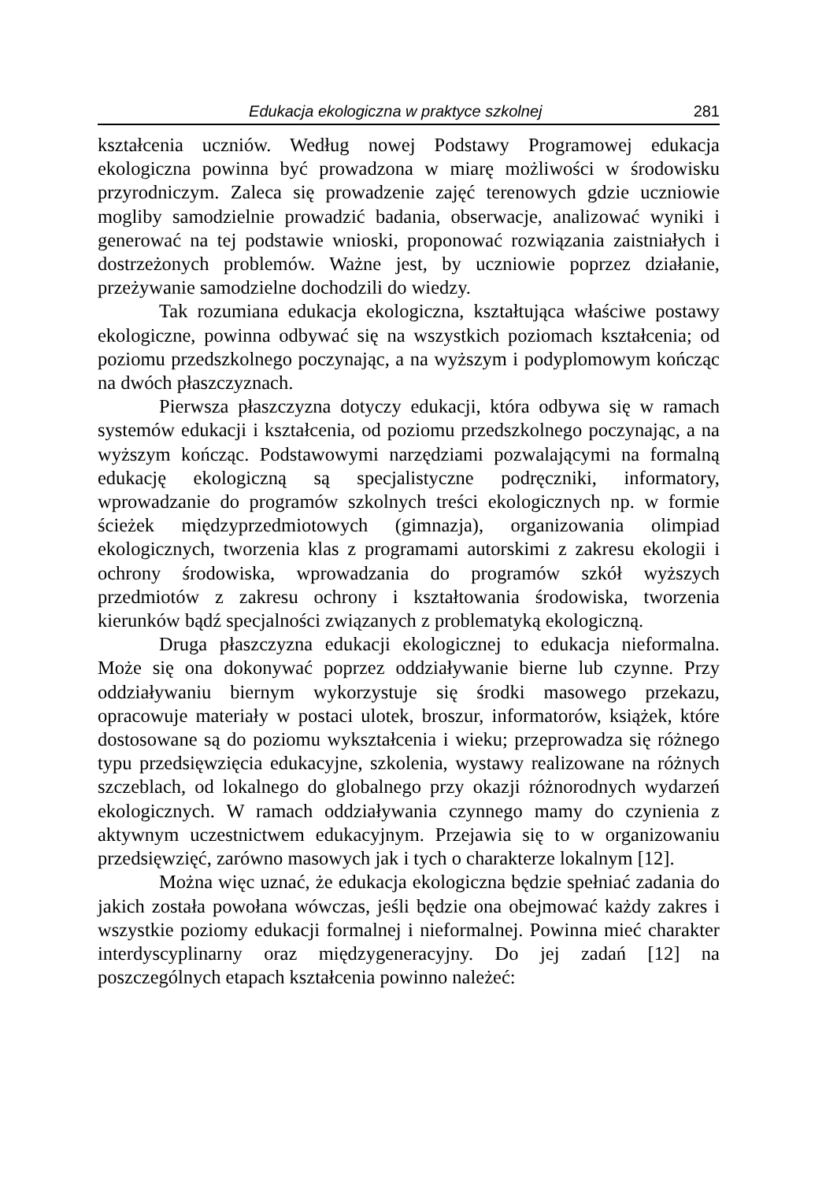Edukacja ekologiczna w praktyce szkolnej 281
kształcenia uczniów. Według nowej Podstawy Programowej edukacja ekologiczna powinna być prowadzona w miarę możliwości w środowisku przyrodniczym. Zaleca się prowadzenie zajęć terenowych gdzie uczniowie mogliby samodzielnie prowadzić badania, obserwacje, analizować wyniki i generować na tej podstawie wnioski, proponować rozwiązania zaistniałych i dostrzeżonych problemów. Ważne jest, by uczniowie poprzez działanie, przeżywanie samodzielne dochodzili do wiedzy.
Tak rozumiana edukacja ekologiczna, kształtująca właściwe postawy ekologiczne, powinna odbywać się na wszystkich poziomach kształcenia; od poziomu przedszkolnego poczynając, a na wyższym i podyplomowym kończąc na dwóch płaszczyznach.
Pierwsza płaszczyzna dotyczy edukacji, która odbywa się w ramach systemów edukacji i kształcenia, od poziomu przedszkolnego poczynając, a na wyższym kończąc. Podstawowymi narzędziami pozwalającymi na formalną edukację ekologiczną są specjalistyczne podręczniki, informatory, wprowadzanie do programów szkolnych treści ekologicznych np. w formie ścieżek międzyprzedmiotowych (gimnazja), organizowania olimpiad ekologicznych, tworzenia klas z programami autorskimi z zakresu ekologii i ochrony środowiska, wprowadzania do programów szkół wyższych przedmiotów z zakresu ochrony i kształtowania środowiska, tworzenia kierunków bądź specjalności związanych z problematyką ekologiczną.
Druga płaszczyzna edukacji ekologicznej to edukacja nieformalna. Może się ona dokonywać poprzez oddziaływanie bierne lub czynne. Przy oddziaływaniu biernym wykorzystuje się środki masowego przekazu, opracowuje materiały w postaci ulotek, broszur, informatorów, książek, które dostosowane są do poziomu wykształcenia i wieku; przeprowadza się różnego typu przedsięwzięcia edukacyjne, szkolenia, wystawy realizowane na różnych szczeblach, od lokalnego do globalnego przy okazji różnorodnych wydarzeń ekologicznych. W ramach oddziaływania czynnego mamy do czynienia z aktywnym uczestnictwem edukacyjnym. Przejawia się to w organizowaniu przedsięwzięć, zarówno masowych jak i tych o charakterze lokalnym [12].
Można więc uznać, że edukacja ekologiczna będzie spełniać zadania do jakich została powołana wówczas, jeśli będzie ona obejmować każdy zakres i wszystkie poziomy edukacji formalnej i nieformalnej. Powinna mieć charakter interdyscyplinarny oraz międzygeneracyjny. Do jej zadań [12] na poszczególnych etapach kształcenia powinno należeć: